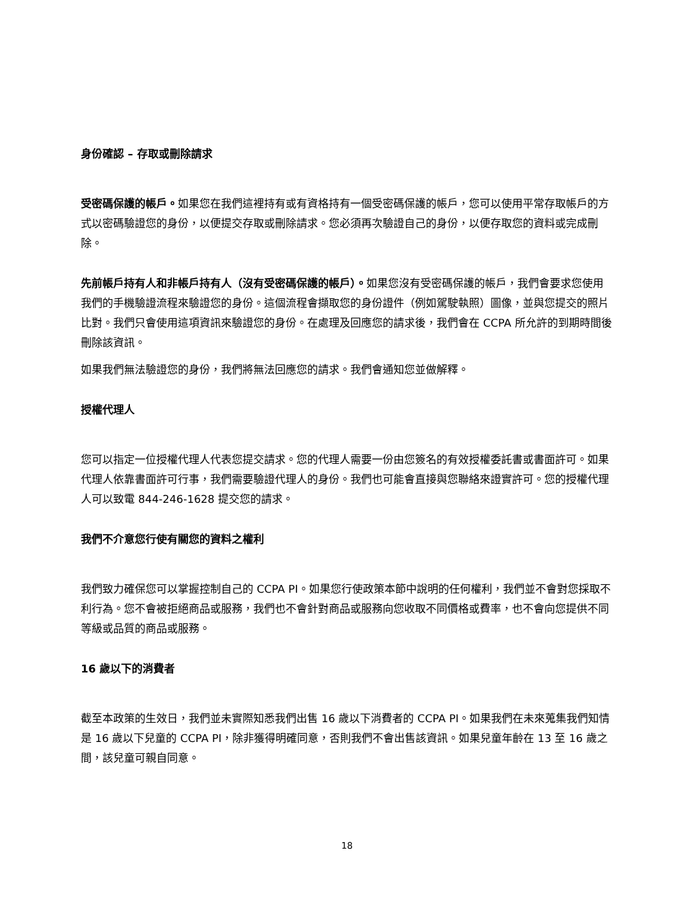身份確認 – 存取或刪除請求
受密碼保護的帳戶。如果您在我們這裡持有或有資格持有一個受密碼保護的帳戶，您可以使用平常存取帳戶的方式以密碼驗證您的身份，以便提交存取或刪除請求。您必須再次驗證自己的身份，以便存取您的資料或完成刪除。
先前帳戶持有人和非帳戶持有人（沒有受密碼保護的帳戶）。如果您沒有受密碼保護的帳戶，我們會要求您使用我們的手機驗證流程來驗證您的身份。這個流程會擷取您的身份證件（例如駕駛執照）圖像，並與您提交的照片比對。我們只會使用這項資訊來驗證您的身份。在處理及回應您的請求後，我們會在 CCPA 所允許的到期時間後刪除該資訊。
如果我們無法驗證您的身份，我們將無法回應您的請求。我們會通知您並做解釋。
授權代理人
您可以指定一位授權代理人代表您提交請求。您的代理人需要一份由您簽名的有效授權委託書或書面許可。如果代理人依靠書面許可行事，我們需要驗證代理人的身份。我們也可能會直接與您聯絡來證實許可。您的授權代理人可以致電 844-246-1628 提交您的請求。
我們不介意您行使有關您的資料之權利
我們致力確保您可以掌握控制自己的 CCPA PI。如果您行使政策本節中說明的任何權利，我們並不會對您採取不利行為。您不會被拒絕商品或服務，我們也不會針對商品或服務向您收取不同價格或費率，也不會向您提供不同等級或品質的商品或服務。
16 歲以下的消費者
截至本政策的生效日，我們並未實際知悉我們出售 16 歲以下消費者的 CCPA PI。如果我們在未來蒐集我們知情是 16 歲以下兒童的 CCPA PI，除非獲得明確同意，否則我們不會出售該資訊。如果兒童年齡在 13 至 16 歲之間，該兒童可親自同意。
18